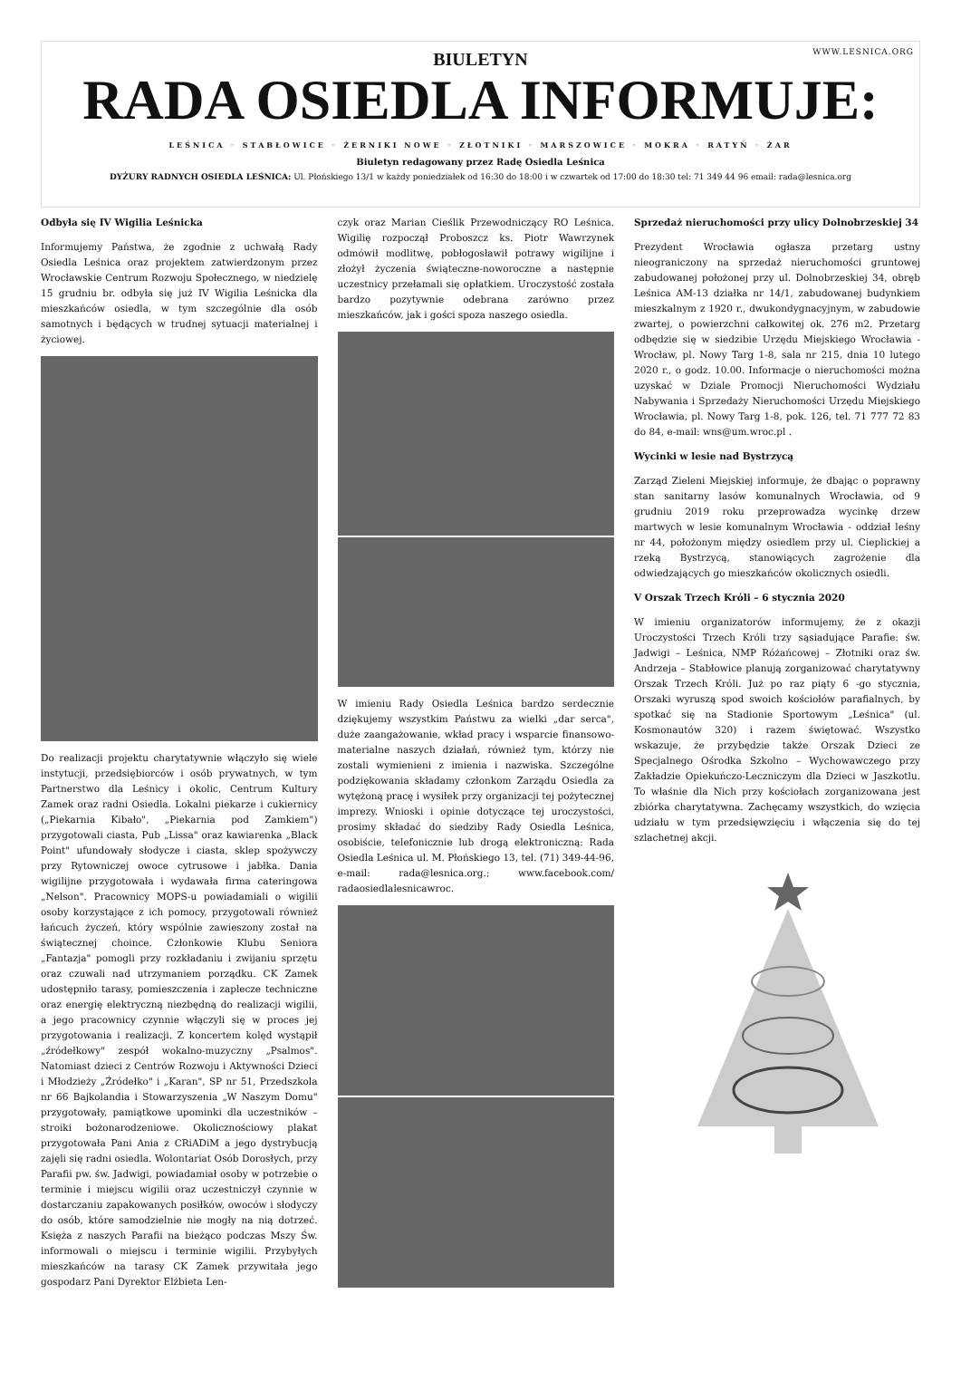WWW.LESNICA.ORG
BIULETYN
RADA OSIEDLA INFORMUJE:
LEŚNICA ◦ STABŁOWICE ◦ ŻERNIKI NOWE ◦ ZŁOTNIKI ◦ MARSZOWICE ◦ MOKRA ◦ RATYŃ ◦ ŻAR
Biuletyn redagowany przez Radę Osiedla Leśnica
DYŻURY RADNYCH OSIEDLA LEŚNICA: Ul. Płońskiego 13/1 w każdy poniedziałek od 16:30 do 18:00 i w czwartek od 17:00 do 18:30 tel: 71 349 44 96 email: rada@lesnica.org
Odbyła się IV Wigilia Leśnicka
Informujemy Państwa, że zgodnie z uchwałą Rady Osiedla Leśnica oraz projektem zatwierdzonym przez Wrocławskie Centrum Rozwoju Społecznego, w niedzielę 15 grudniu br. odbyła się już IV Wigilia Leśnicka dla mieszkańców osiedla, w tym szczególnie dla osób samotnych i będących w trudnej sytuacji materialnej i życiowej.
Do realizacji projektu charytatywnie włączyło się wiele instytucji, przedsiębiorców i osób prywatnych, w tym Partnerstwo dla Leśnicy i okolic, Centrum Kultury Zamek oraz radni Osiedla. Lokalni piekarze i cukiernicy („Piekarnia Kibało", „Piekarnia pod Zamkiem") przygotowali ciasta, Pub „Lissa" oraz kawiarenka „Black Point" ufundowały słodycze i ciasta, sklep spożywczy przy Rytowniczej owoce cytrusowe i jabłka. Dania wigilijne przygotowała i wydawała firma cateringowa „Nelson". Pracownicy MOPS-u powiadamiali o wigilii osoby korzystające z ich pomocy, przygotowali również łańcuch życzeń, który wspólnie zawieszony został na świątecznej choince. Członkowie Klubu Seniora „Fantazja" pomogli przy rozkładaniu i zwijaniu sprzętu oraz czuwali nad utrzymaniem porządku. CK Zamek udostępniło tarasy, pomieszczenia i zaplecze techniczne oraz energię elektryczną niezbędną do realizacji wigilii, a jego pracownicy czynnie włączyli się w proces jej przygotowania i realizacji. Z koncertem kolęd wystąpił „źródełkowy" zespół wokalno-muzyczny „Psalmos". Natomiast dzieci z Centrów Rozwoju i Aktywności Dzieci i Młodzieży „Źródełko" i „Karan", SP nr 51, Przedszkola nr 66 Bajkolandia i Stowarzyszenia „W Naszym Domu" przygotowały, pamiątkowe upominki dla uczestników – stroiki bożonarodzeniowe. Okolicznościowy plakat przygotowała Pani Ania z CRiADiM a jego dystrybucją zajęli się radni osiedla. Wolontariat Osób Dorosłych, przy Parafii pw. św. Jadwigi, powiadamiał osoby w potrzebie o terminie i miejscu wigilii oraz uczestniczył czynnie w dostarczaniu zapakowanych posiłków, owoców i słodyczy do osób, które samodzielnie nie mogły na nią dotrzeć. Księża z naszych Parafii na bieżąco podczas Mszy Św. informowali o miejscu i terminie wigilii. Przybyłych mieszkańców na tarasy CK Zamek przywitała jego gospodarz Pani Dyrektor Elżbieta Len-
czyk oraz Marian Cieślik Przewodniczący RO Leśnica. Wigilię rozpoczął Proboszcz ks. Piotr Wawrzynek odmówił modlitwę, pobłogosławił potrawy wigilijne i złożył życzenia świąteczne-noworoczne a następnie uczestnicy przełamali się opłatkiem. Uroczystość została bardzo pozytywnie odebrana zarówno przez mieszkańców, jak i gości spoza naszego osiedla.
W imieniu Rady Osiedla Leśnica bardzo serdecznie dziękujemy wszystkim Państwu za wielki „dar serca", duże zaangażowanie, wkład pracy i wsparcie finansowo-materialne naszych działań, również tym, którzy nie zostali wymienieni z imienia i nazwiska. Szczególne podziękowania składamy członkom Zarządu Osiedla za wytężoną pracę i wysiłek przy organizacji tej pożytecznej imprezy. Wnioski i opinie dotyczące tej uroczystości, prosimy składać do siedziby Rady Osiedla Leśnica, osobiście, telefonicznie lub drogą elektroniczną: Rada Osiedla Leśnica ul. M. Płońskiego 13, tel. (71) 349-44-96, e-mail: rada@lesnica.org.; www.facebook.com/ radaosiedlalesnicawroc.
Sprzedaż nieruchomości przy ulicy Dolnobrzeskiej 34
Prezydent Wrocławia ogłasza przetarg ustny nieograniczony na sprzedaż nieruchomości gruntowej zabudowanej położonej przy ul. Dolnobrzeskiej 34, obręb Leśnica AM-13 działka nr 14/1, zabudowanej budynkiem mieszkalnym z 1920 r., dwukondygnacyjnym, w zabudowie zwartej, o powierzchni całkowitej ok. 276 m2. Przetarg odbędzie się w siedzibie Urzędu Miejskiego Wrocławia - Wrocław, pl. Nowy Targ 1-8, sala nr 215, dnia 10 lutego 2020 r., o godz. 10.00. Informacje o nieruchomości można uzyskać w Dziale Promocji Nieruchomości Wydziału Nabywania i Sprzedaży Nieruchomości Urzędu Miejskiego Wrocławia, pl. Nowy Targ 1-8, pok. 126, tel. 71 777 72 83 do 84, e-mail: wns@um.wroc.pl .
Wycinki w lesie nad Bystrzycą
Zarząd Zieleni Miejskiej informuje, że dbając o poprawny stan sanitarny lasów komunalnych Wrocławia, od 9 grudniu 2019 roku przeprowadza wycinkę drzew martwych w lesie komunalnym Wrocławia - oddział leśny nr 44, położonym między osiedlem przy ul. Cieplickiej a rzeką Bystrzycą, stanowiących zagrożenie dla odwiedzających go mieszkańców okolicznych osiedli.
V Orszak Trzech Króli – 6 stycznia 2020
W imieniu organizatorów informujemy, że z okazji Uroczystości Trzech Króli trzy sąsiadujące Parafie: św. Jadwigi – Leśnica, NMP Różańcowej – Złotniki oraz św. Andrzeja – Stabłowice planują zorganizować charytatywny Orszak Trzech Króli. Już po raz piąty 6 -go stycznia, Orszaki wyruszą spod swoich kościołów parafialnych, by spotkać się na Stadionie Sportowym „Leśnica" (ul. Kosmonautów 320) i razem świętować. Wszystko wskazuje, że przybędzie także Orszak Dzieci ze Specjalnego Ośrodka Szkolno – Wychowawczego przy Zakładzie Opiekuńczo-Leczniczym dla Dzieci w Jaszkotlu. To właśnie dla Nich przy kościołach zorganizowana jest zbiórka charytatywna. Zachęcamy wszystkich, do wzięcia udziału w tym przedsięwzięciu i włączenia się do tej szlachetnej akcji.